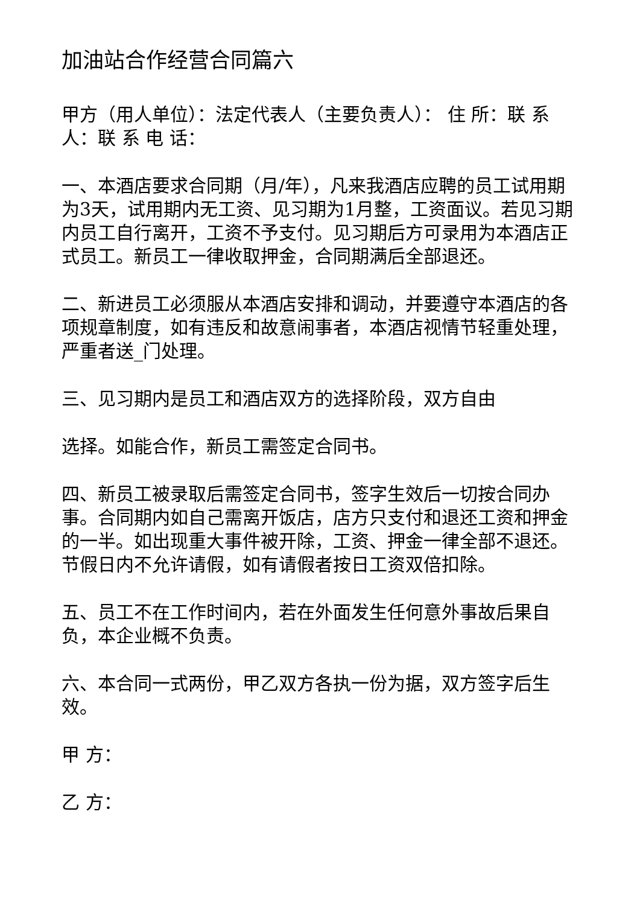加油站合作经营合同篇六
甲方（用人单位）：法定代表人（主要负责人）： 住 所：联 系 人：联 系 电 话：
一、本酒店要求合同期（月/年），凡来我酒店应聘的员工试用期为3天，试用期内无工资、见习期为1月整，工资面议。若见习期内员工自行离开，工资不予支付。见习期后方可录用为本酒店正式员工。新员工一律收取押金，合同期满后全部退还。
二、新进员工必须服从本酒店安排和调动，并要遵守本酒店的各项规章制度，如有违反和故意闹事者，本酒店视情节轻重处理，严重者送_门处理。
三、见习期内是员工和酒店双方的选择阶段，双方自由
选择。如能合作，新员工需签定合同书。
四、新员工被录取后需签定合同书，签字生效后一切按合同办事。合同期内如自己需离开饭店，店方只支付和退还工资和押金的一半。如出现重大事件被开除，工资、押金一律全部不退还。节假日内不允许请假，如有请假者按日工资双倍扣除。
五、员工不在工作时间内，若在外面发生任何意外事故后果自负，本企业概不负责。
六、本合同一式两份，甲乙双方各执一份为据，双方签字后生效。
甲 方：
乙 方：